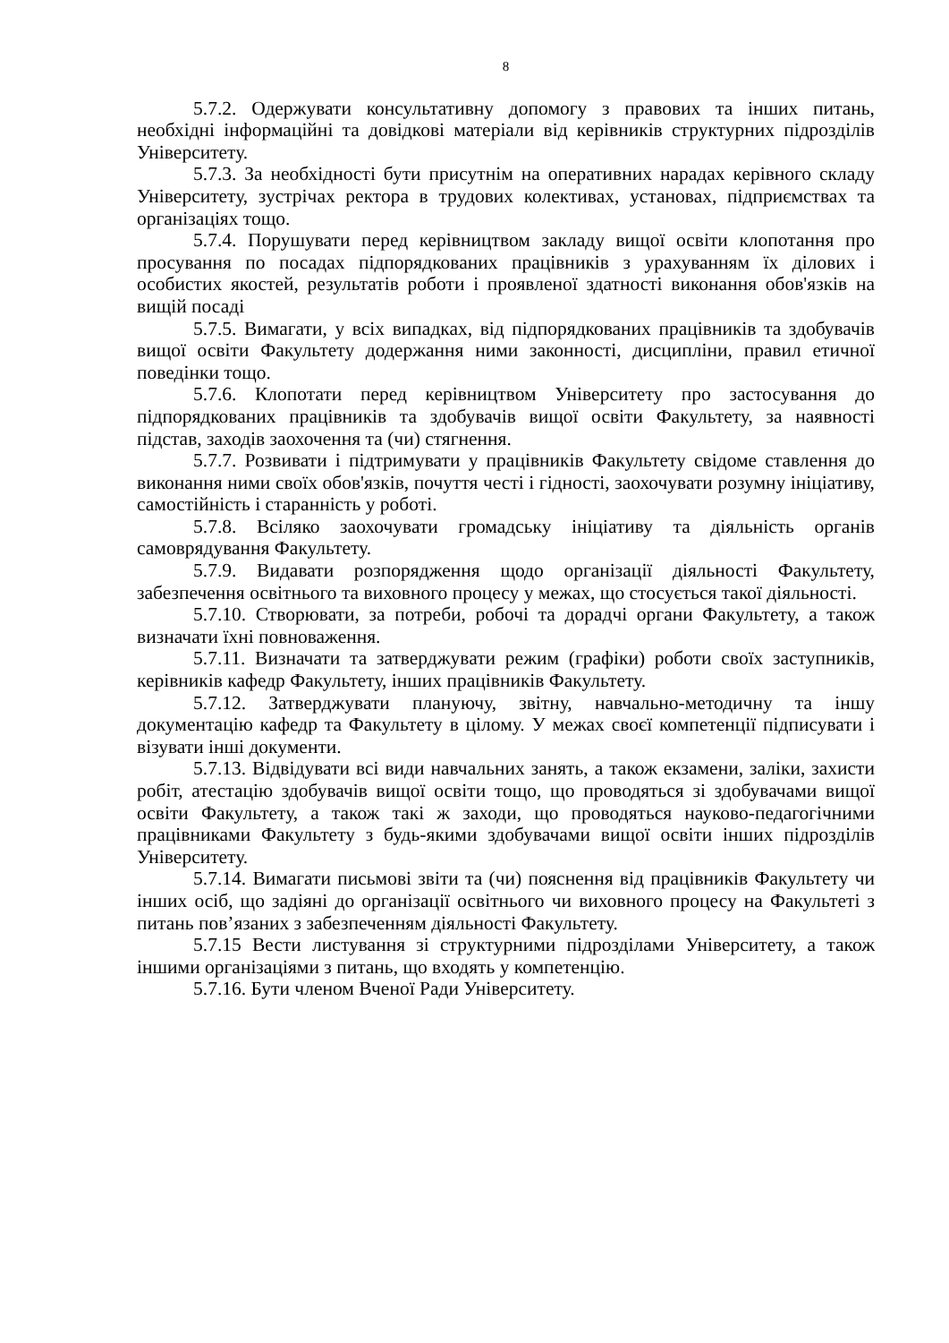8
5.7.2. Одержувати консультативну допомогу з правових та інших питань, необхідні інформаційні та довідкові матеріали від керівників структурних підрозділів Університету.
5.7.3. За необхідності бути присутнім на оперативних нарадах керівного складу Університету, зустрічах ректора в трудових колективах, установах, підприємствах та організаціях тощо.
5.7.4. Порушувати перед керівництвом закладу вищої освіти клопотання про просування по посадах підпорядкованих працівників з урахуванням їх ділових і особистих якостей, результатів роботи і проявленої здатності виконання обов'язків на вищій посаді
5.7.5. Вимагати, у всіх випадках, від підпорядкованих працівників та здобувачів вищої освіти Факультету додержання ними законності, дисципліни, правил етичної поведінки тощо.
5.7.6. Клопотати перед керівництвом Університету про застосування до підпорядкованих працівників та здобувачів вищої освіти Факультету, за наявності підстав, заходів заохочення та (чи) стягнення.
5.7.7. Розвивати і підтримувати у працівників Факультету свідоме ставлення до виконання ними своїх обов'язків, почуття честі і гідності, заохочувати розумну ініціативу, самостійність і старанність у роботі.
5.7.8. Всіляко заохочувати громадську ініціативу та діяльність органів самоврядування Факультету.
5.7.9. Видавати розпорядження щодо організації діяльності Факультету, забезпечення освітнього та виховного процесу у межах, що стосується такої діяльності.
5.7.10. Створювати, за потреби, робочі та дорадчі органи Факультету, а також визначати їхні повноваження.
5.7.11. Визначати та затверджувати режим (графіки) роботи своїх заступників, керівників кафедр Факультету, інших працівників Факультету.
5.7.12. Затверджувати плануючу, звітну, навчально-методичну та іншу документацію кафедр та Факультету в цілому. У межах своєї компетенції підписувати і візувати інші документи.
5.7.13. Відвідувати всі види навчальних занять, а також екзамени, заліки, захисти робіт, атестацію здобувачів вищої освіти тощо, що проводяться зі здобувачами вищої освіти Факультету, а також такі ж заходи, що проводяться науково-педагогічними працівниками Факультету з будь-якими здобувачами вищої освіти інших підрозділів Університету.
5.7.14. Вимагати письмові звіти та (чи) пояснення від працівників Факультету чи інших осіб, що задіяні до організації освітнього чи виховного процесу на Факультеті з питань пов’язаних з забезпеченням діяльності Факультету.
5.7.15 Вести листування зі структурними підрозділами Університету, а також іншими організаціями з питань, що входять у компетенцію.
5.7.16. Бути членом Вченої Ради Університету.